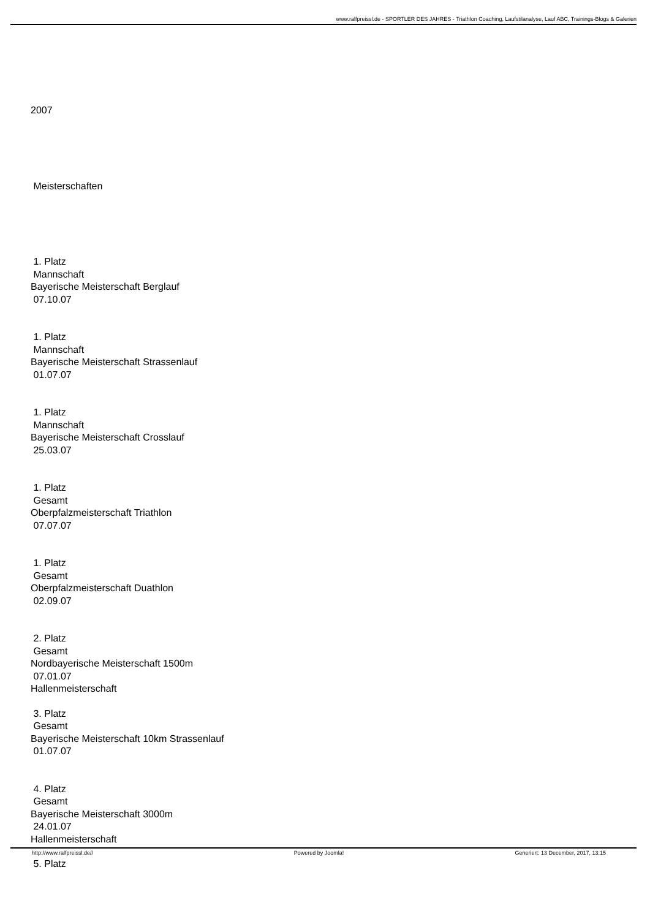www.ralfpreissl.de - SPORTLER DES JAHRES - Triathlon Coaching, Laufstilanalyse, Lauf ABC, Trainings-Blogs & Galerien
2007
Meisterschaften
1. Platz
Mannschaft
Bayerische Meisterschaft Berglauf
07.10.07
1. Platz
Mannschaft
Bayerische Meisterschaft Strassenlauf
01.07.07
1. Platz
Mannschaft
Bayerische Meisterschaft Crosslauf
25.03.07
1. Platz
Gesamt
Oberpfalzmeisterschaft Triathlon
07.07.07
1. Platz
Gesamt
Oberpfalzmeisterschaft Duathlon
02.09.07
2. Platz
Gesamt
Nordbayerische Meisterschaft 1500m
07.01.07
Hallenmeisterschaft
3. Platz
Gesamt
Bayerische Meisterschaft 10km Strassenlauf
01.07.07
4. Platz
Gesamt
Bayerische Meisterschaft 3000m
24.01.07
Hallenmeisterschaft
5. Platz
http://www.ralfpreissl.de// Powered by Joomla! Generiert: 13 December, 2017, 13:15